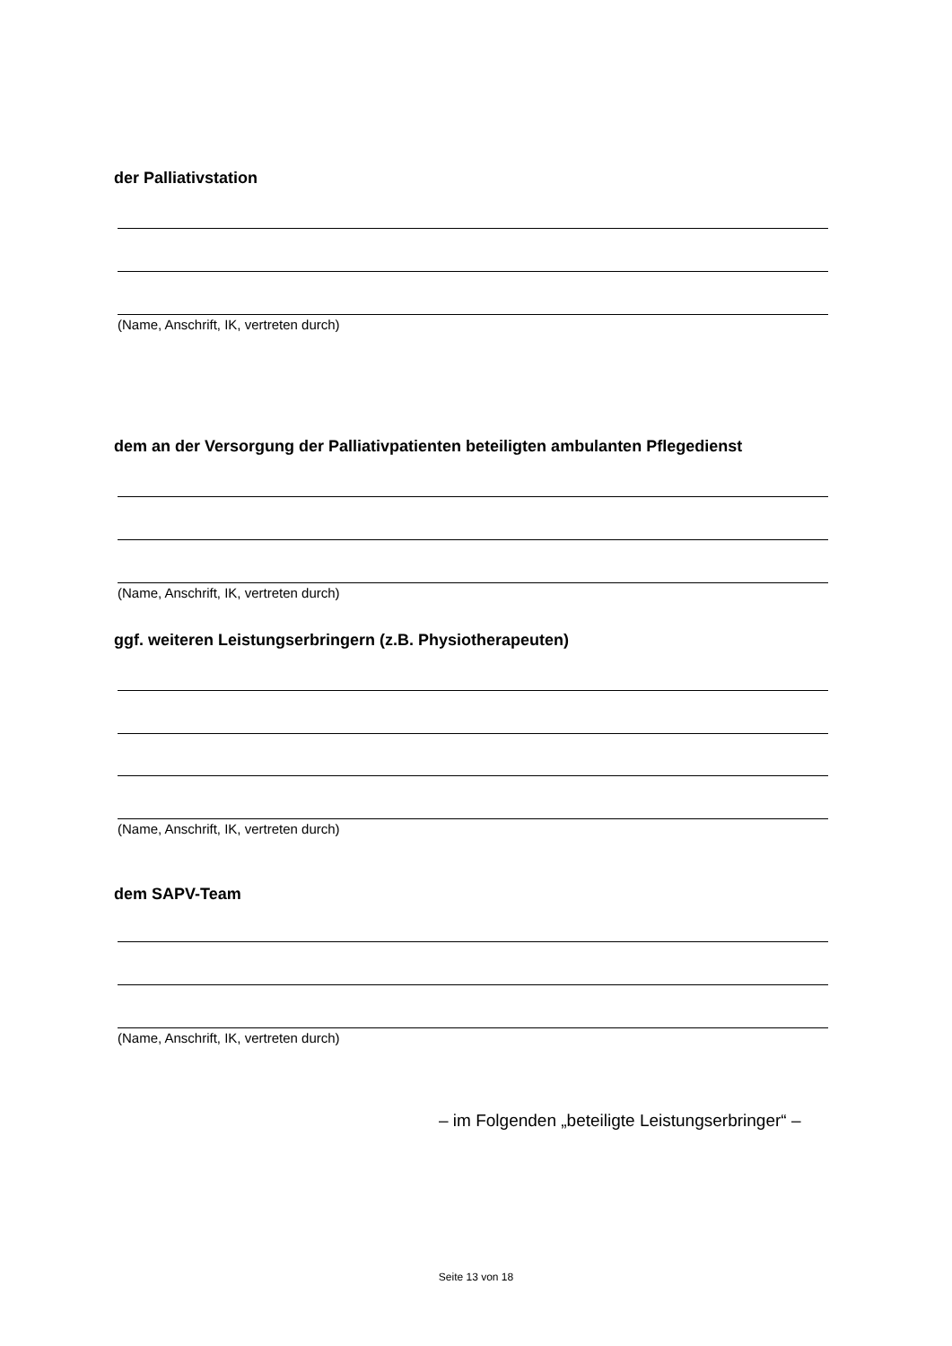der Palliativstation
(Name, Anschrift, IK, vertreten durch)
dem an der Versorgung der Palliativpatienten beteiligten ambulanten Pflegedienst
(Name, Anschrift, IK, vertreten durch)
ggf. weiteren Leistungserbringern (z.B. Physiotherapeuten)
(Name, Anschrift, IK, vertreten durch)
dem SAPV-Team
(Name, Anschrift, IK, vertreten durch)
– im Folgenden „beteiligte Leistungserbringer“ –
Seite 13 von 18